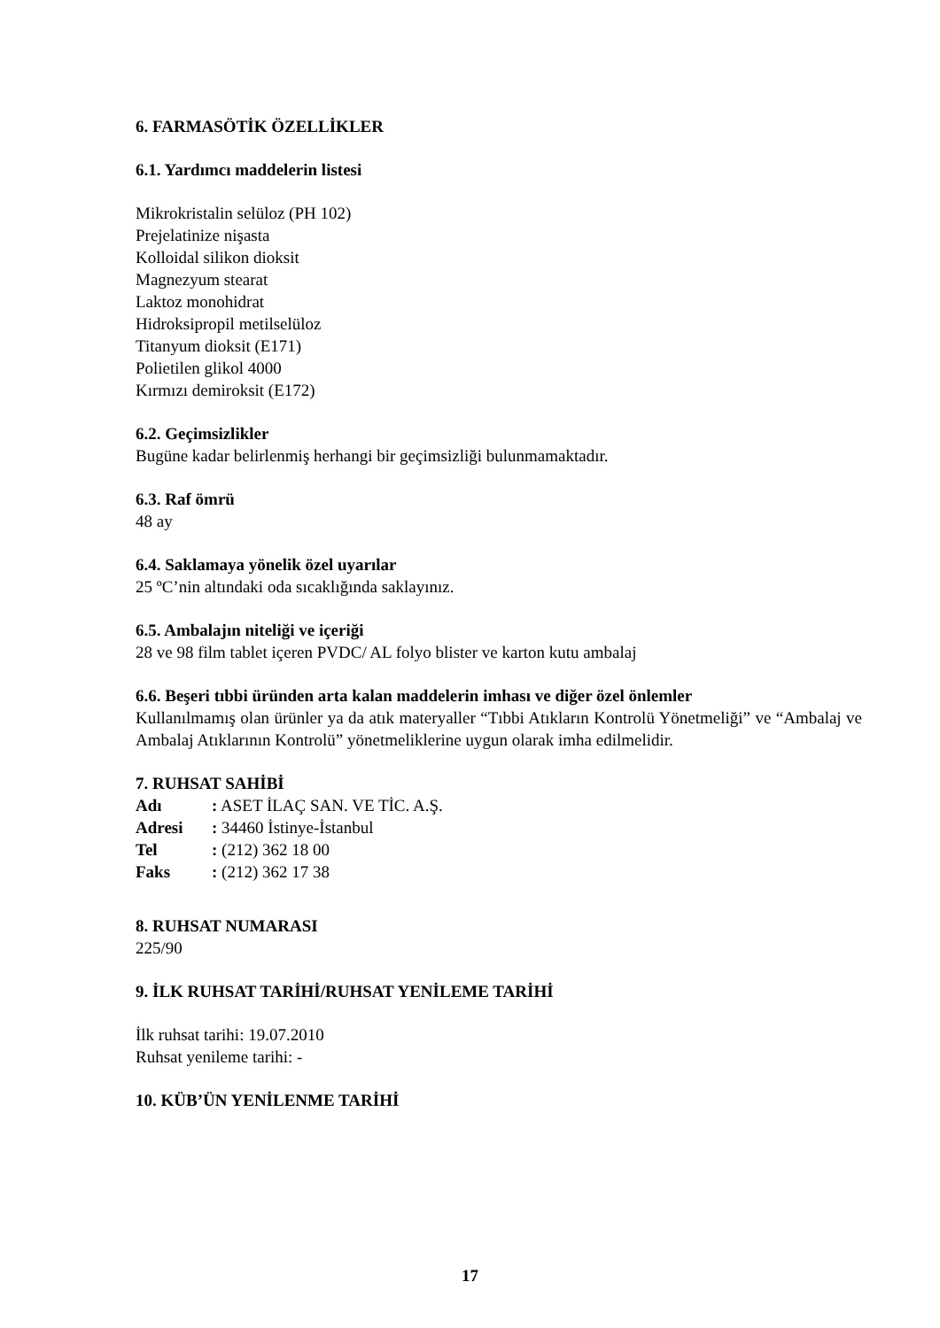6. FARMASÖTİK ÖZELLİKLER
6.1. Yardımcı maddelerin listesi
Mikrokristalin selüloz (PH 102)
Prejelatinize nişasta
Kolloidal silikon dioksit
Magnezyum stearat
Laktoz monohidrat
Hidroksipropil metilselüloz
Titanyum dioksit (E171)
Polietilen glikol 4000
Kırmızı demiroksit (E172)
6.2. Geçimsizlikler
Bugüne kadar belirlenmiş herhangi bir geçimsizliği bulunmamaktadır.
6.3. Raf ömrü
48 ay
6.4. Saklamaya yönelik özel uyarılar
25 ºC’nin altındaki oda sıcaklığında saklayınız.
6.5. Ambalajın niteliği ve içeriği
28 ve 98 film tablet içeren PVDC/ AL folyo blister ve karton kutu ambalaj
6.6. Beşeri tıbbi üründen arta kalan maddelerin imhası ve diğer özel önlemler
Kullanılmamış olan ürünler ya da atık materyaller “Tıbbi Atıkların Kontrolü Yönetmeliği” ve “Ambalaj ve Ambalaj Atıklarının Kontrolü” yönetmeliklerine uygun olarak imha edilmelidir.
7. RUHSAT SAHİBİ
| Adı | : ASET İLAÇ SAN. VE TİC. A.Ş. |
| Adresi | : 34460 İstinye-İstanbul |
| Tel | : (212) 362 18 00 |
| Faks | : (212) 362 17 38 |
8. RUHSAT NUMARASI
225/90
9. İLK RUHSAT TARİHİ/RUHSAT YENİLEME TARİHİ
İlk ruhsat tarihi: 19.07.2010
Ruhsat yenileme tarihi: -
10. KÜB’ÜN YENİLENME TARİHİ
17